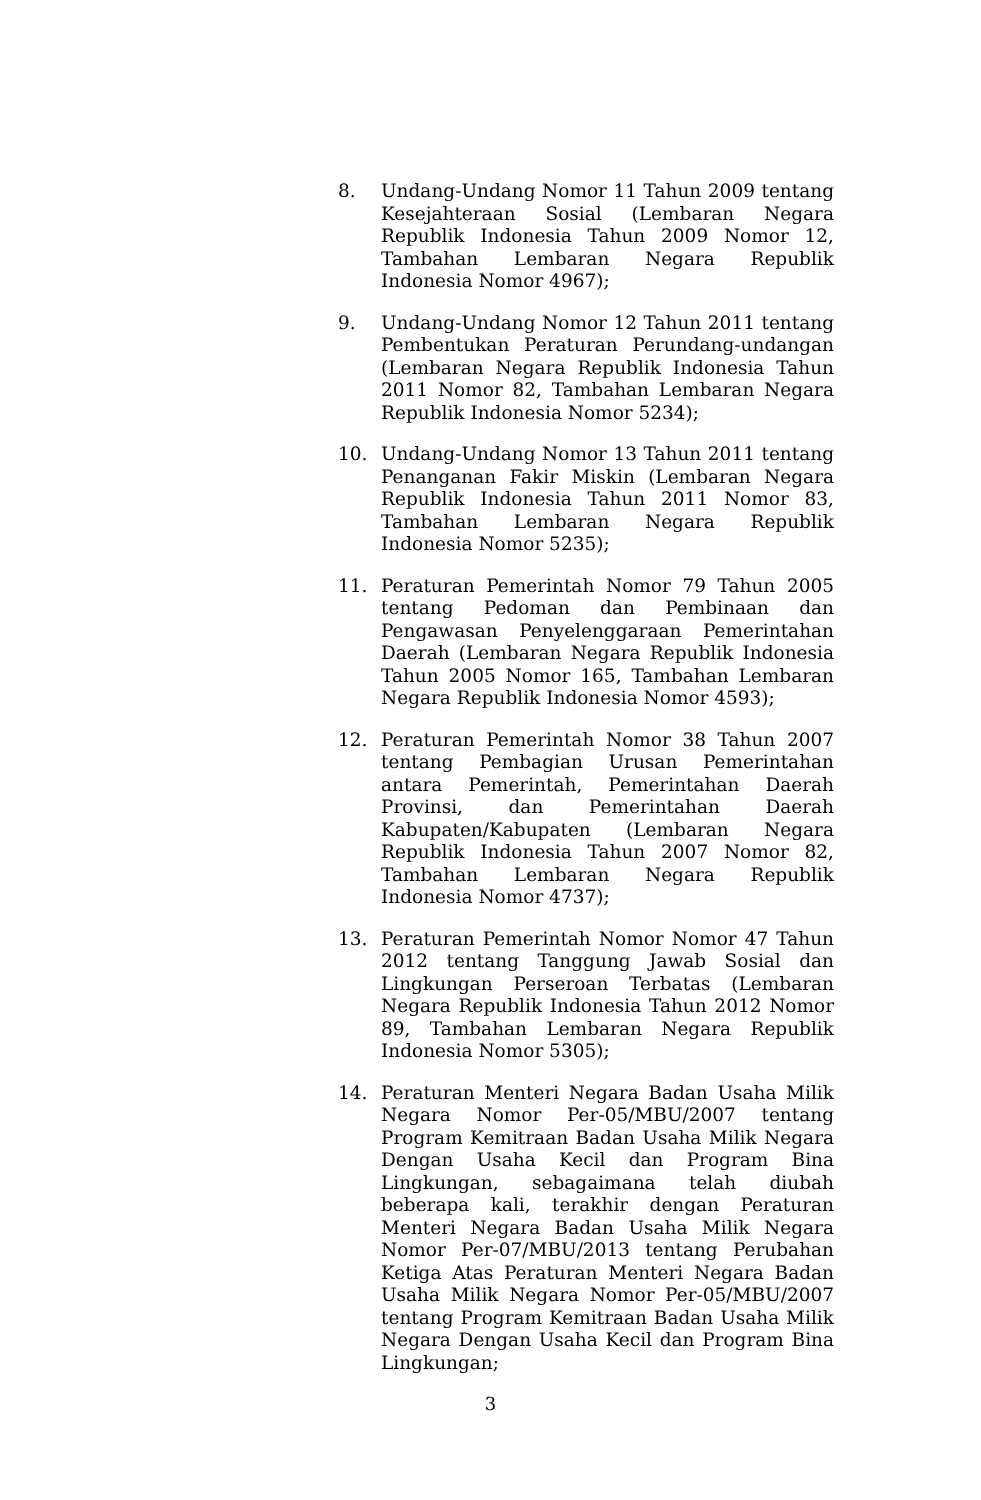8. Undang-Undang Nomor 11 Tahun 2009 tentang Kesejahteraan Sosial (Lembaran Negara Republik Indonesia Tahun 2009 Nomor 12, Tambahan Lembaran Negara Republik Indonesia Nomor 4967);
9. Undang-Undang Nomor 12 Tahun 2011 tentang Pembentukan Peraturan Perundang-undangan (Lembaran Negara Republik Indonesia Tahun 2011 Nomor 82, Tambahan Lembaran Negara Republik Indonesia Nomor 5234);
10. Undang-Undang Nomor 13 Tahun 2011 tentang Penanganan Fakir Miskin (Lembaran Negara Republik Indonesia Tahun 2011 Nomor 83, Tambahan Lembaran Negara Republik Indonesia Nomor 5235);
11. Peraturan Pemerintah Nomor 79 Tahun 2005 tentang Pedoman dan Pembinaan dan Pengawasan Penyelenggaraan Pemerintahan Daerah (Lembaran Negara Republik Indonesia Tahun 2005 Nomor 165, Tambahan Lembaran Negara Republik Indonesia Nomor 4593);
12. Peraturan Pemerintah Nomor 38 Tahun 2007 tentang Pembagian Urusan Pemerintahan antara Pemerintah, Pemerintahan Daerah Provinsi, dan Pemerintahan Daerah Kabupaten/Kabupaten (Lembaran Negara Republik Indonesia Tahun 2007 Nomor 82, Tambahan Lembaran Negara Republik Indonesia Nomor 4737);
13. Peraturan Pemerintah Nomor Nomor 47 Tahun 2012 tentang Tanggung Jawab Sosial dan Lingkungan Perseroan Terbatas (Lembaran Negara Republik Indonesia Tahun 2012 Nomor 89, Tambahan Lembaran Negara Republik Indonesia Nomor 5305);
14. Peraturan Menteri Negara Badan Usaha Milik Negara Nomor Per-05/MBU/2007 tentang Program Kemitraan Badan Usaha Milik Negara Dengan Usaha Kecil dan Program Bina Lingkungan, sebagaimana telah diubah beberapa kali, terakhir dengan Peraturan Menteri Negara Badan Usaha Milik Negara Nomor Per-07/MBU/2013 tentang Perubahan Ketiga Atas Peraturan Menteri Negara Badan Usaha Milik Negara Nomor Per-05/MBU/2007 tentang Program Kemitraan Badan Usaha Milik Negara Dengan Usaha Kecil dan Program Bina Lingkungan;
3